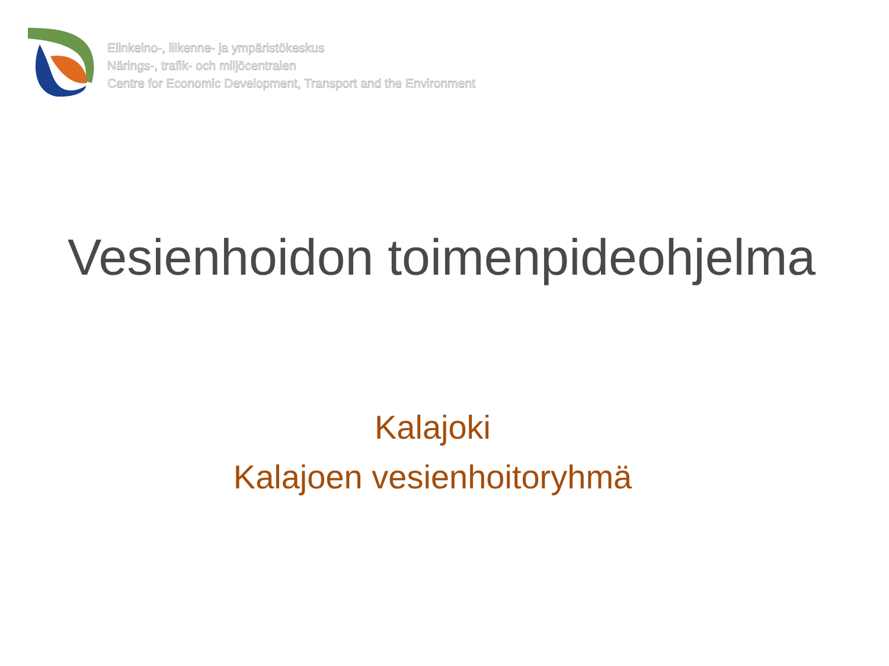Elinkeino-, liikenne- ja ympäristökeskus
Närings-, trafik- och miljöcentralen
Centre for Economic Development, Transport and the Environment
Vesienhoidon toimenpideohjelma
Kalajoki
Kalajoen vesienhoitoryhmä